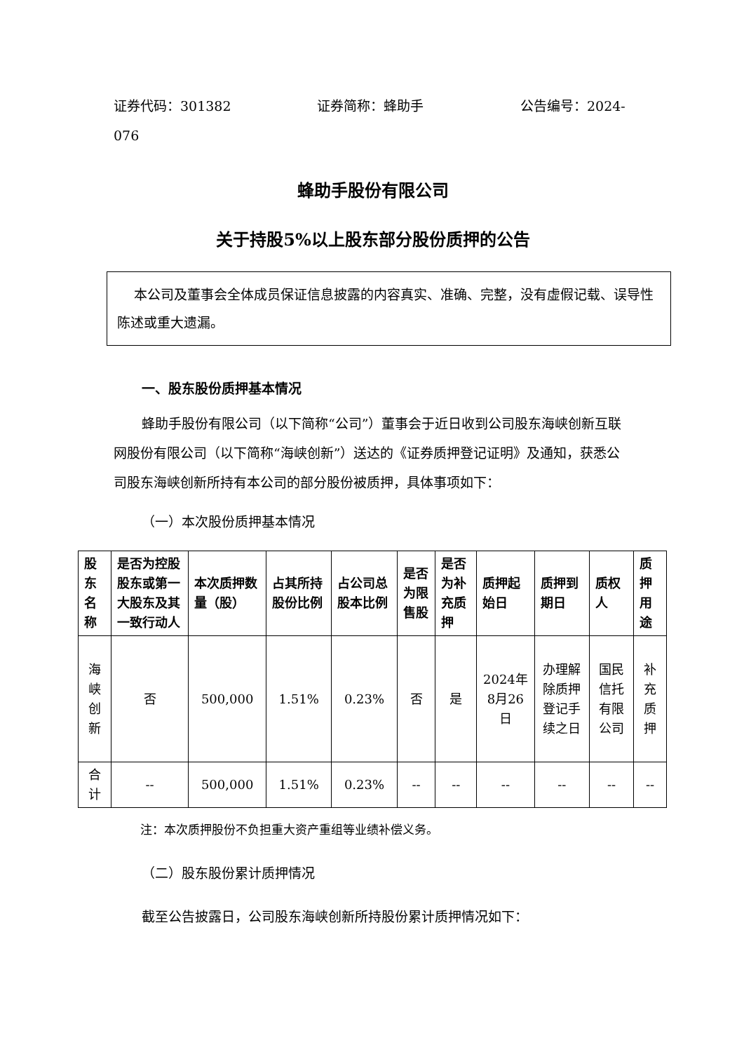证券代码：301382 证券简称：蜂助手 公告编号：2024-
076
蜂助手股份有限公司
关于持股5%以上股东部分股份质押的公告
本公司及董事会全体成员保证信息披露的内容真实、准确、完整，没有虚假记载、误导性陈述或重大遗漏。
一、股东股份质押基本情况
蜂助手股份有限公司（以下简称“公司”）董事会于近日收到公司股东海峡创新互联网股份有限公司（以下简称“海峡创新”）送达的《证券质押登记证明》及通知，获悉公司股东海峡创新所持有本公司的部分股份被质押，具体事项如下：
（一）本次股份质押基本情况
| 股东名称 | 是否为控股股东或第一大股东及其一致行动人 | 本次质押数量（股） | 占其所持股份比例 | 占公司总股本比例 | 是否为限售股 | 是否为补充质押 | 质押起始日 | 质押到期日 | 质权人 | 质押用途 |
| --- | --- | --- | --- | --- | --- | --- | --- | --- | --- | --- |
| 海峡创新 | 否 | 500,000 | 1.51% | 0.23% | 否 | 是 | 2024年8月26日 | 办理解除质押登记手续之日 | 国民信托有限公司 | 补充质押 |
| 合计 | -- | 500,000 | 1.51% | 0.23% | -- | -- | -- | -- | -- | -- |
注：本次质押股份不负担重大资产重组等业绩补偿义务。
（二）股东股份累计质押情况
截至公告披露日，公司股东海峡创新所持股份累计质押情况如下：